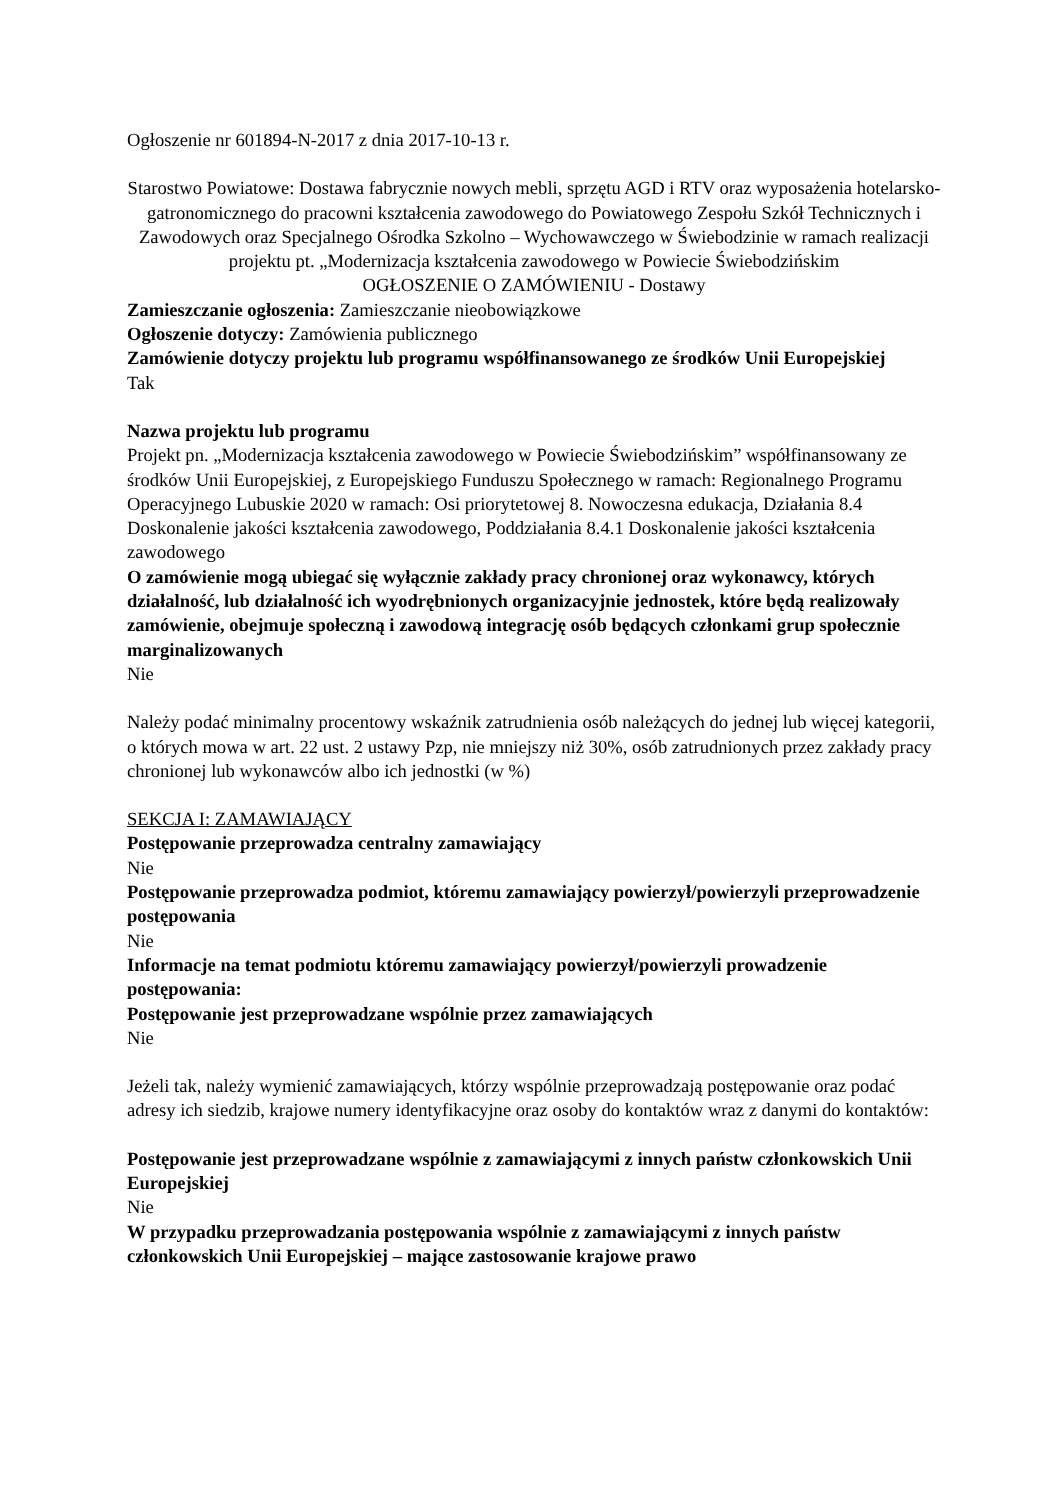Ogłoszenie nr 601894-N-2017 z dnia 2017-10-13 r.
Starostwo Powiatowe: Dostawa fabrycznie nowych mebli, sprzętu AGD i RTV oraz wyposażenia hotelarsko-gatronomicznego do pracowni kształcenia zawodowego do Powiatowego Zespołu Szkół Technicznych i Zawodowych oraz Specjalnego Ośrodka Szkolno – Wychowawczego w Świebodzinie w ramach realizacji projektu pt. „Modernizacja kształcenia zawodowego w Powiecie Świebodzińskim
OGŁOSZENIE O ZAMÓWIENIU - Dostawy
Zamieszczanie ogłoszenia: Zamieszczanie nieobowiązkowe
Ogłoszenie dotyczy: Zamówienia publicznego
Zamówienie dotyczy projektu lub programu współfinansowanego ze środków Unii Europejskiej
Tak
Nazwa projektu lub programu
Projekt pn. „Modernizacja kształcenia zawodowego w Powiecie Świebodzińskim” współfinansowany ze środków Unii Europejskiej, z Europejskiego Funduszu Społecznego w ramach: Regionalnego Programu Operacyjnego Lubuskie 2020 w ramach: Osi priorytetowej 8. Nowoczesna edukacja, Działania 8.4 Doskonalenie jakości kształcenia zawodowego, Poddziałania 8.4.1 Doskonalenie jakości kształcenia zawodowego
O zamówienie mogą ubiegać się wyłącznie zakłady pracy chronionej oraz wykonawcy, których działalność, lub działalność ich wyodrębnionych organizacyjnie jednostek, które będą realizowały zamówienie, obejmuje społeczną i zawodową integrację osób będących członkami grup społecznie marginalizowanych
Nie
Należy podać minimalny procentowy wskaźnik zatrudnienia osób należących do jednej lub więcej kategorii, o których mowa w art. 22 ust. 2 ustawy Pzp, nie mniejszy niż 30%, osób zatrudnionych przez zakłady pracy chronionej lub wykonawców albo ich jednostki (w %)
SEKCJA I: ZAMAWIAJĄCY
Postępowanie przeprowadza centralny zamawiający
Nie
Postępowanie przeprowadza podmiot, któremu zamawiający powierzył/powierzyli przeprowadzenie postępowania
Nie
Informacje na temat podmiotu któremu zamawiający powierzył/powierzyli prowadzenie postępowania:
Postępowanie jest przeprowadzane wspólnie przez zamawiających
Nie
Jeżeli tak, należy wymienić zamawiających, którzy wspólnie przeprowadzają postępowanie oraz podać adresy ich siedzib, krajowe numery identyfikacyjne oraz osoby do kontaktów wraz z danymi do kontaktów:
Postępowanie jest przeprowadzane wspólnie z zamawiającymi z innych państw członkowskich Unii Europejskiej
Nie
W przypadku przeprowadzania postępowania wspólnie z zamawiającymi z innych państw członkowskich Unii Europejskiej – mające zastosowanie krajowe prawo